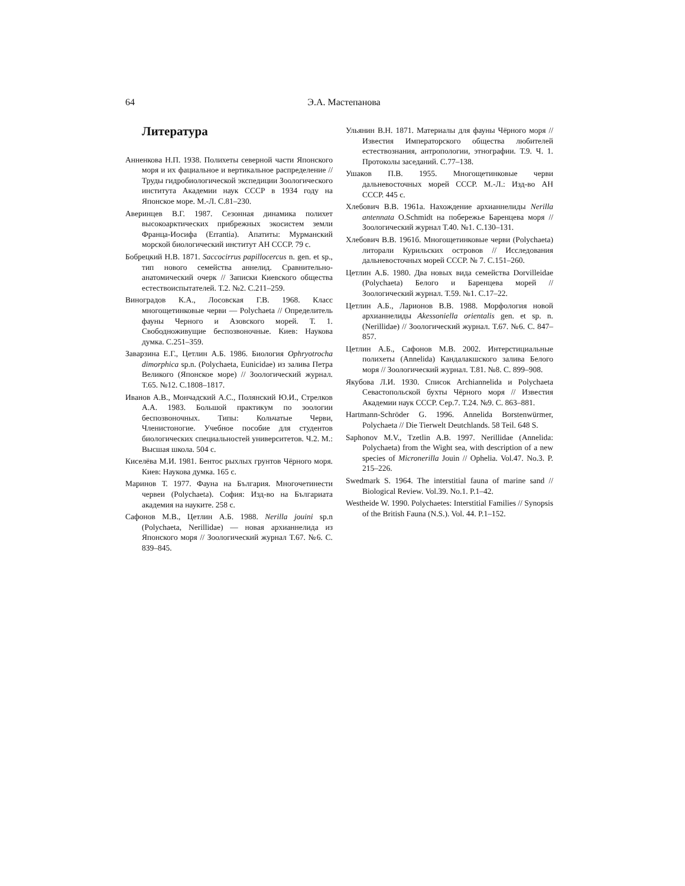64
Э.А. Мастепанова
Литература
Анненкова Н.П. 1938. Полихеты северной части Японского моря и их фациальное и вертикальное распределение // Труды гидробиологической экспедиции Зоологического института Академии наук СССР в 1934 году на Японское море. М.-Л. С.81–230.
Аверинцев В.Г. 1987. Сезонная динамика полихет высокоарктических прибрежных экосистем земли Франца-Иосифа (Errantia). Апатиты: Мурманский морской биологический институт АН СССР. 79 с.
Бобрецкий Н.В. 1871. Saccocirrus papillocercus n. gen. et sp., тип нового семейства аннелид. Сравнительно-анатомический очерк // Записки Киевского общества естествоиспытателей. Т.2. №2. С.211–259.
Виноградов К.А., Лосовская Г.В. 1968. Класс многощетинковые черви — Polychaeta // Определитель фауны Черного и Азовского морей. Т. 1. Свободноживущие беспозвоночные. Киев: Наукова думка. С.251–359.
Заварзина Е.Г., Цетлин А.Б. 1986. Биология Ophryotrocha dimorphica sp.n. (Polychaeta, Eunicidae) из залива Петра Великого (Японское море) // Зоологический журнал. Т.65. №12. С.1808–1817.
Иванов А.В., Мончадский А.С., Полянский Ю.И., Стрелков А.А. 1983. Большой практикум по зоологии беспозвоночных. Типы: Кольчатые Черви, Членистоногие. Учебное пособие для студентов биологических специальностей университетов. Ч.2. М.: Высшая школа. 504 с.
Киселёва М.И. 1981. Бентос рыхлых грунтов Чёрного моря. Киев: Наукова думка. 165 с.
Маринов Т. 1977. Фауна на България. Многочетинести червеи (Polychaeta). София: Изд-во на Българиата академия на науките. 258 с.
Сафонов М.В., Цетлин А.Б. 1988. Nerilla jouini sp.n (Polychaeta, Nerillidae) — новая архианнелида из Японского моря // Зоологический журнал Т.67. №6. С. 839–845.
Ульянин В.Н. 1871. Материалы для фауны Чёрного моря // Известия Императорского общества любителей естествознания, антропологии, этнографии. Т.9. Ч. 1. Протоколы заседаний. С.77–138.
Ушаков П.В. 1955. Многощетинковые черви дальневосточных морей СССР. М.-Л.: Изд-во АН СССР. 445 с.
Хлебович В.В. 1961а. Нахождение архианнелиды Nerilla antennata O.Schmidt на побережье Баренцева моря // Зоологический журнал Т.40. №1. С.130–131.
Хлебович В.В. 1961б. Многощетинковые черви (Polychaeta) литорали Курильских островов // Исследования дальневосточных морей СССР. № 7. С.151–260.
Цетлин А.Б. 1980. Два новых вида семейства Dorvilleidae (Polychaeta) Белого и Баренцева морей // Зоологический журнал. Т.59. №1. С.17–22.
Цетлин А.Б., Ларионов В.В. 1988. Морфология новой архианнелиды Akessoniella orientalis gen. et sp. n. (Nerillidae) // Зоологический журнал. Т.67. №6. С. 847–857.
Цетлин А.Б., Сафонов М.В. 2002. Интерстициальные полихеты (Annelida) Кандалакшского залива Белого моря // Зоологический журнал. Т.81. №8. С. 899–908.
Якубова Л.И. 1930. Список Archiannelida и Polychaeta Севастопольской бухты Чёрного моря // Известия Академии наук СССР. Сер.7. Т.24. №9. С. 863–881.
Hartmann-Schröder G. 1996. Annelida Borstenwürmer, Polychaeta // Die Tierwelt Deutchlands. 58 Teil. 648 S.
Saphonov M.V., Tzetlin A.B. 1997. Nerillidae (Annelida: Polychaeta) from the Wight sea, with description of a new species of Micronerilla Jouin // Ophelia. Vol.47. No.3. P. 215–226.
Swedmark S. 1964. The interstitial fauna of marine sand // Biological Review. Vol.39. No.1. P.1–42.
Westheide W. 1990. Polychaetes: Interstitial Families // Synopsis of the British Fauna (N.S.). Vol. 44. P.1–152.